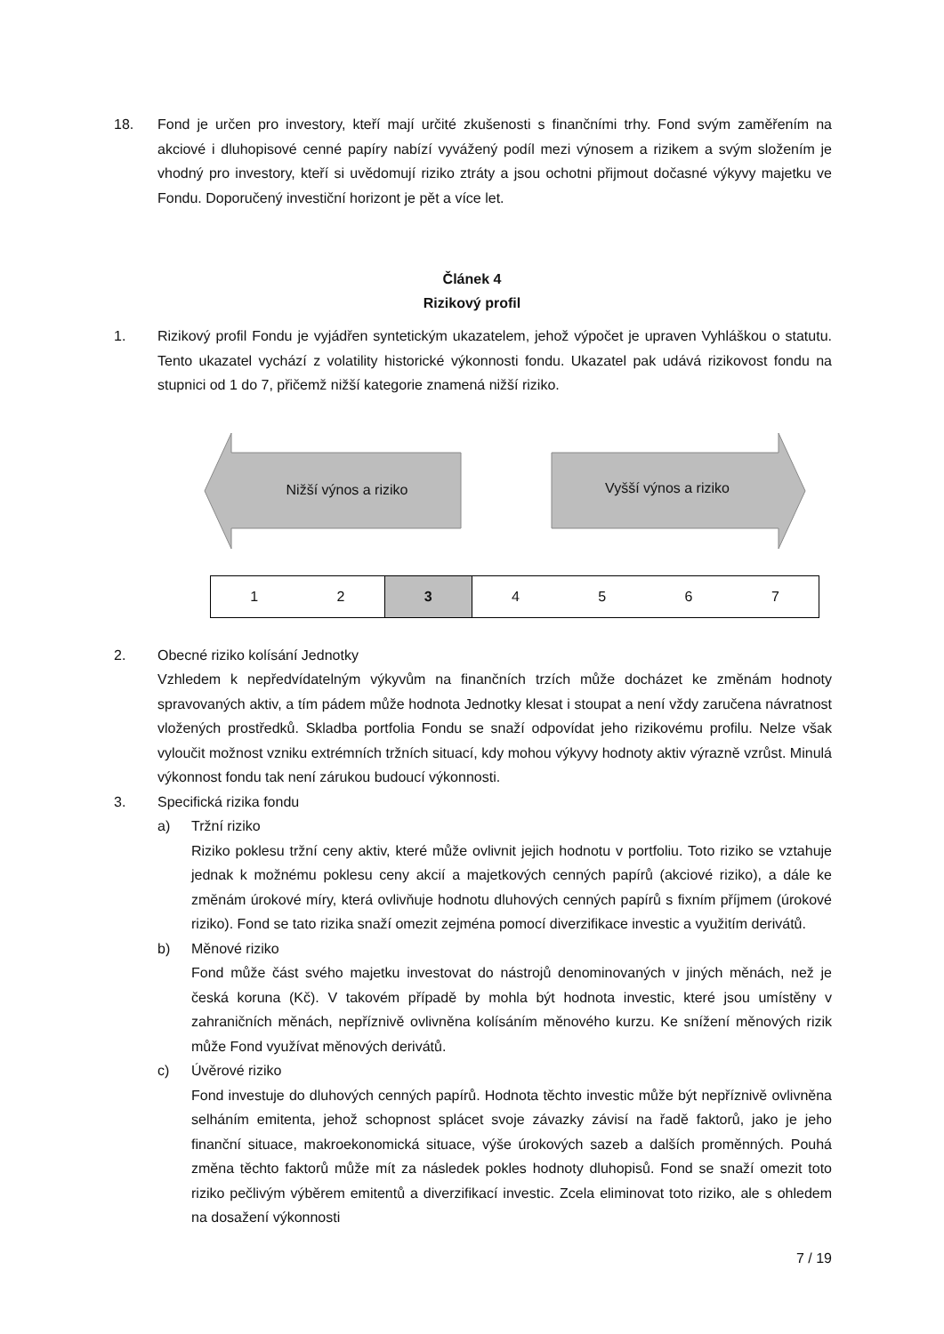18. Fond je určen pro investory, kteří mají určité zkušenosti s finančními trhy. Fond svým zaměřením na akciové i dluhopisové cenné papíry nabízí vyvážený podíl mezi výnosem a rizikem a svým složením je vhodný pro investory, kteří si uvědomují riziko ztráty a jsou ochotni přijmout dočasné výkyvy majetku ve Fondu. Doporučený investiční horizont je pět a více let.
Článek 4
Rizikový profil
1. Rizikový profil Fondu je vyjádřen syntetickým ukazatelem, jehož výpočet je upraven Vyhláškou o statutu. Tento ukazatel vychází z volatility historické výkonnosti fondu. Ukazatel pak udává rizikovost fondu na stupnici od 1 do 7, přičemž nižší kategorie znamená nižší riziko.
Nižší výnos a riziko
Vyšší výnos a riziko
| 1 | 2 | 3 | 4 | 5 | 6 | 7 |
2. Obecné riziko kolísání Jednotky
Vzhledem k nepředvídatelným výkyvům na finančních trzích může docházet ke změnám hodnoty spravovaných aktiv, a tím pádem může hodnota Jednotky klesat i stoupat a není vždy zaručena návratnost vložených prostředků. Skladba portfolia Fondu se snaží odpovídat jeho rizikovému profilu. Nelze však vyloučit možnost vzniku extrémních tržních situací, kdy mohou výkyvy hodnoty aktiv výrazně vzrůst. Minulá výkonnost fondu tak není zárukou budoucí výkonnosti.
3. Specifická rizika fondu
a) Tržní riziko
Riziko poklesu tržní ceny aktiv, které může ovlivnit jejich hodnotu v portfoliu. Toto riziko se vztahuje jednak k možnému poklesu ceny akcií a majetkových cenných papírů (akciové riziko), a dále ke změnám úrokové míry, která ovlivňuje hodnotu dluhových cenných papírů s fixním příjmem (úrokové riziko). Fond se tato rizika snaží omezit zejména pomocí diverzifikace investic a využitím derivátů.
b) Měnové riziko
Fond může část svého majetku investovat do nástrojů denominovaných v jiných měnách, než je česká koruna (Kč). V takovém případě by mohla být hodnota investic, které jsou umístěny v zahraničních měnách, nepříznivě ovlivněna kolísáním měnového kurzu. Ke snížení měnových rizik může Fond využívat měnových derivátů.
c) Úvěrové riziko
Fond investuje do dluhových cenných papírů. Hodnota těchto investic může být nepříznivě ovlivněna selháním emitenta, jehož schopnost splácet svoje závazky závisí na řadě faktorů, jako je jeho finanční situace, makroekonomická situace, výše úrokových sazeb a dalších proměnných. Pouhá změna těchto faktorů může mít za následek pokles hodnoty dluhopisů. Fond se snaží omezit toto riziko pečlivým výběrem emitentů a diverzifikací investic. Zcela eliminovat toto riziko, ale s ohledem na dosažení výkonnosti
7 / 19